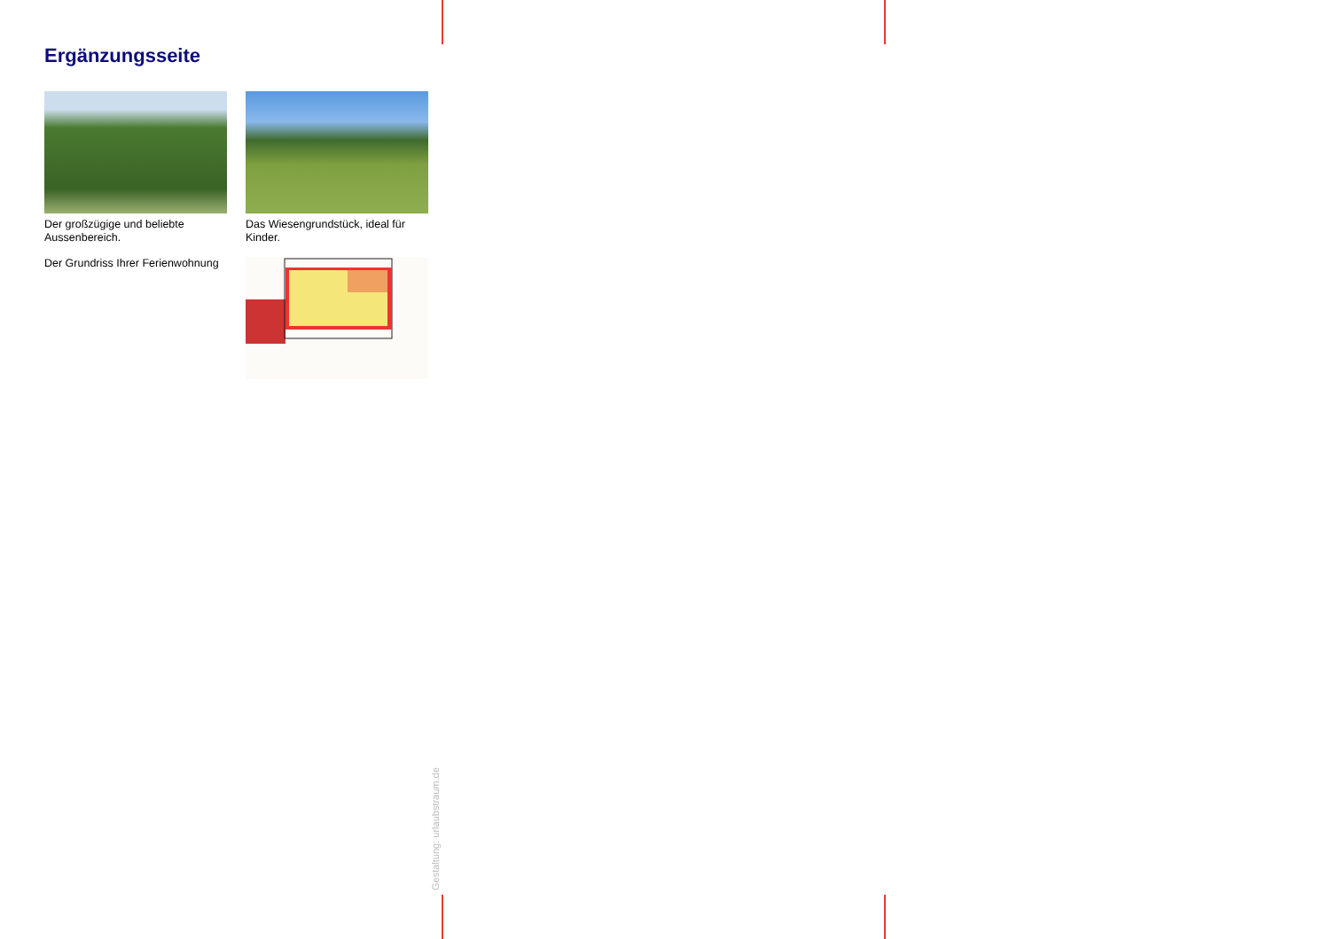Ergänzungsseite
Der großzügige und beliebte Aussenbereich.
Das Wiesengrundstück, ideal für Kinder.
Der Grundriss Ihrer Ferienwohnung
Gestaltung: urlaubstraum.de